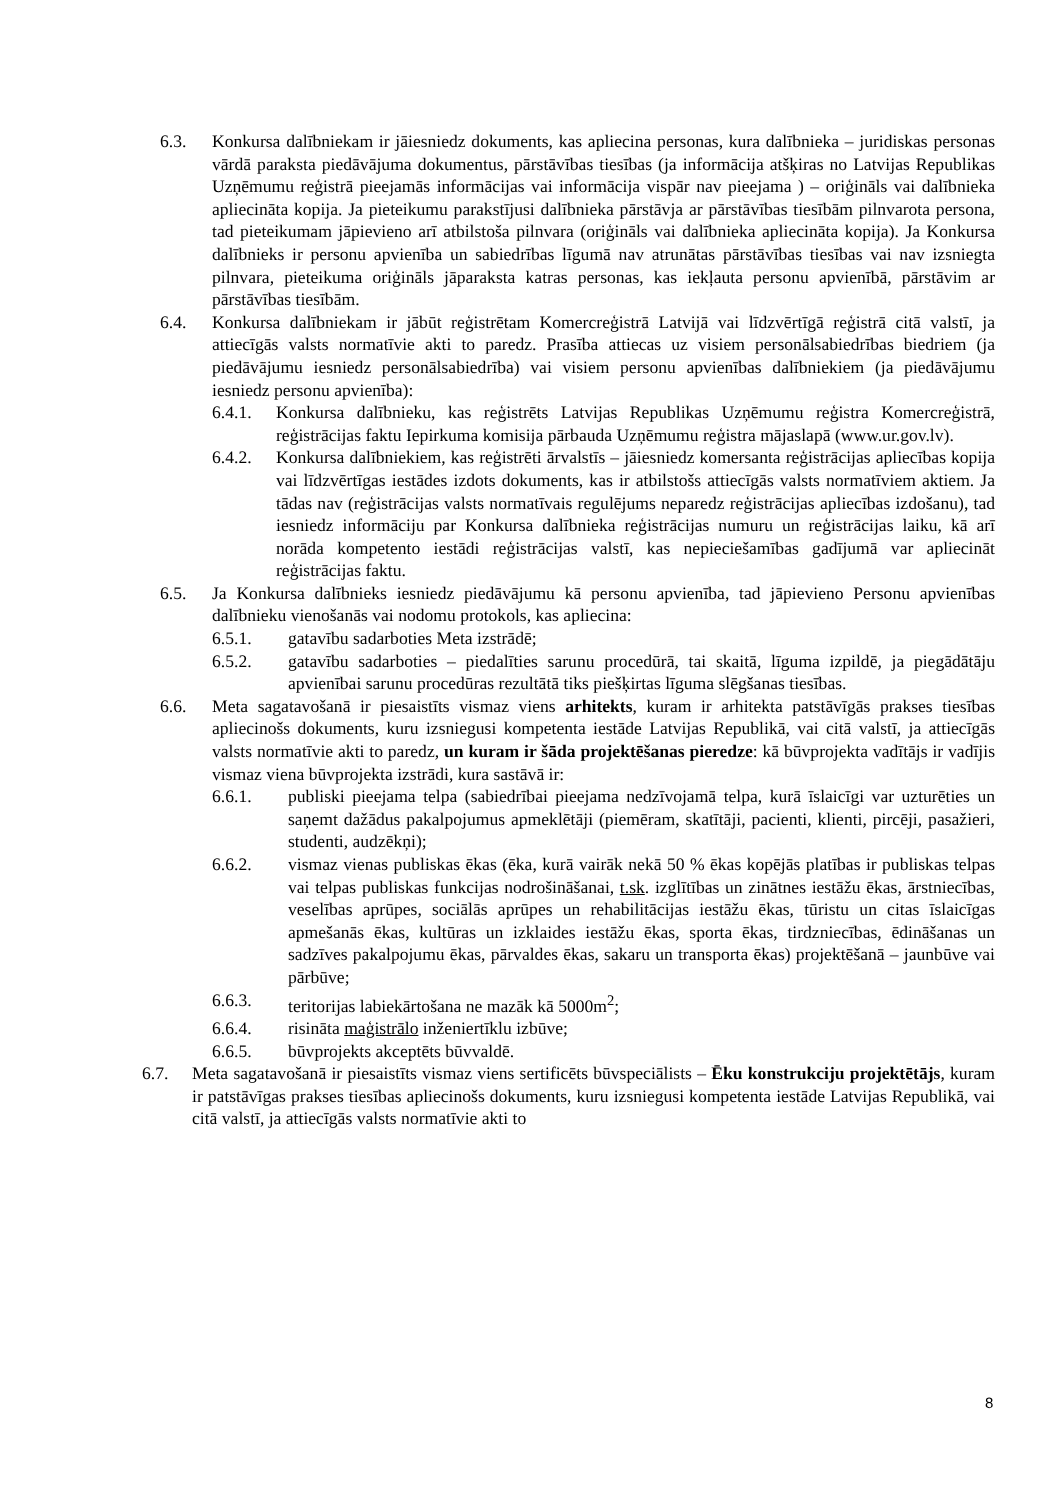6.3. Konkursa dalībniekam ir jāiesniedz dokuments, kas apliecina personas, kura dalībnieka – juridiskas personas vārdā paraksta piedāvājuma dokumentus, pārstāvības tiesības (ja informācija atšķiras no Latvijas Republikas Uzņēmumu reģistrā pieejamās informācijas vai informācija vispār nav pieejama ) – oriģināls vai dalībnieka apliecināta kopija. Ja pieteikumu parakstījusi dalībnieka pārstāvja ar pārstāvības tiesībām pilnvarota persona, tad pieteikumam jāpievieno arī atbilstoša pilnvara (oriģināls vai dalībnieka apliecināta kopija). Ja Konkursa dalībnieks ir personu apvienība un sabiedrības līgumā nav atrunātas pārstāvības tiesības vai nav izsniegta pilnvara, pieteikuma oriģināls jāparaksta katras personas, kas iekļauta personu apvienībā, pārstāvim ar pārstāvības tiesībām.
6.4. Konkursa dalībniekam ir jābūt reģistrētam Komercreģistrā Latvijā vai līdzvērtīgā reģistrā citā valstī, ja attiecīgās valsts normatīvie akti to paredz. Prasība attiecas uz visiem personālsabiedrības biedriem (ja piedāvājumu iesniedz personālsabiedrība) vai visiem personu apvienības dalībniekiem (ja piedāvājumu iesniedz personu apvienība):
6.4.1. Konkursa dalībnieku, kas reģistrēts Latvijas Republikas Uzņēmumu reģistra Komercreģistrā, reģistrācijas faktu Iepirkuma komisija pārbauda Uzņēmumu reģistra mājaslapā (www.ur.gov.lv).
6.4.2. Konkursa dalībniekiem, kas reģistrēti ārvalstīs – jāiesniedz komersanta reģistrācijas apliecības kopija vai līdzvērtīgas iestādes izdots dokuments, kas ir atbilstošs attiecīgās valsts normatīviem aktiem. Ja tādas nav (reģistrācijas valsts normatīvais regulējums neparedz reģistrācijas apliecības izdošanu), tad iesniedz informāciju par Konkursa dalībnieka reģistrācijas numuru un reģistrācijas laiku, kā arī norāda kompetento iestādi reģistrācijas valstī, kas nepieciešamības gadījumā var apliecināt reģistrācijas faktu.
6.5. Ja Konkursa dalībnieks iesniedz piedāvājumu kā personu apvienība, tad jāpievieno Personu apvienības dalībnieku vienošanās vai nodomu protokols, kas apliecina:
6.5.1. gatavību sadarboties Meta izstrādē;
6.5.2. gatavību sadarboties – piedalīties sarunu procedūrā, tai skaitā, līguma izpildē, ja piegādātāju apvienībai sarunu procedūras rezultātā tiks piešķirtas līguma slēgšanas tiesības.
6.6. Meta sagatavošanā ir piesaistīts vismaz viens arhitekts, kuram ir arhitekta patstāvīgās prakses tiesības apliecinošs dokuments, kuru izsniegusi kompetenta iestāde Latvijas Republikā, vai citā valstī, ja attiecīgās valsts normatīvie akti to paredz, un kuram ir šāda projektēšanas pieredze: kā būvprojekta vadītājs ir vadījis vismaz viena būvprojekta izstrādi, kura sastāvā ir:
6.6.1. publiski pieejama telpa (sabiedrībai pieejama nedzīvojamā telpa, kurā īslaicīgi var uzturēties un saņemt dažādus pakalpojumus apmeklētāji (piemēram, skatītāji, pacienti, klienti, pircēji, pasažieri, studenti, audzēkņi);
6.6.2. vismaz vienas publiskas ēkas (ēka, kurā vairāk nekā 50 % ēkas kopējās platības ir publiskas telpas vai telpas publiskas funkcijas nodrošināšanai, t.sk. izglītības un zinātnes iestāžu ēkas, ārstniecības, veselības aprūpes, sociālās aprūpes un rehabilitācijas iestāžu ēkas, tūristu un citas īslaicīgas apmešanās ēkas, kultūras un izklaides iestāžu ēkas, sporta ēkas, tirdzniecības, ēdināšanas un sadzīves pakalpojumu ēkas, pārvaldes ēkas, sakaru un transporta ēkas) projektēšanā – jaunbūve vai pārbūve;
6.6.3. teritorijas labiekārtošana ne mazāk kā 5000m<sup>2</sup>;
6.6.4. risināta maģistrālo inženiertīklu izbūve;
6.6.5. būvprojekts akceptēts būvvaldē.
6.7. Meta sagatavošanā ir piesaistīts vismaz viens sertificēts būvspeciālists – Ēku konstrukciju projektētājs, kuram ir patstāvīgas prakses tiesības apliecinošs dokuments, kuru izsniegusi kompetenta iestāde Latvijas Republikā, vai citā valstī, ja attiecīgās valsts normatīvie akti to
8